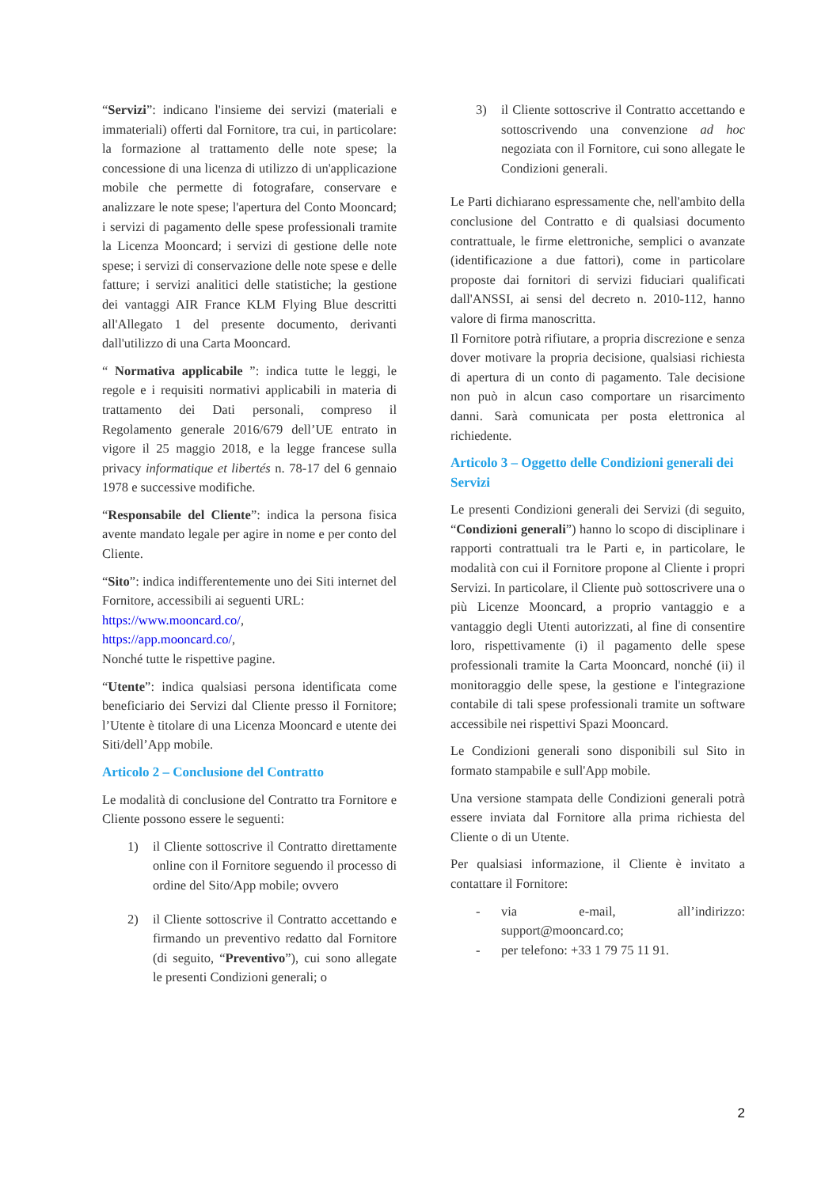“Servizi”: indicano l'insieme dei servizi (materiali e immateriali) offerti dal Fornitore, tra cui, in particolare: la formazione al trattamento delle note spese; la concessione di una licenza di utilizzo di un'applicazione mobile che permette di fotografare, conservare e analizzare le note spese; l'apertura del Conto Mooncard; i servizi di pagamento delle spese professionali tramite la Licenza Mooncard; i servizi di gestione delle note spese; i servizi di conservazione delle note spese e delle fatture; i servizi analitici delle statistiche; la gestione dei vantaggi AIR France KLM Flying Blue descritti all'Allegato 1 del presente documento, derivanti dall'utilizzo di una Carta Mooncard.
“ Normativa applicabile ”: indica tutte le leggi, le regole e i requisiti normativi applicabili in materia di trattamento dei Dati personali, compreso il Regolamento generale 2016/679 dell’UE entrato in vigore il 25 maggio 2018, e la legge francese sulla privacy informatique et libertés n. 78-17 del 6 gennaio 1978 e successive modifiche.
“Responsabile del Cliente”: indica la persona fisica avente mandato legale per agire in nome e per conto del Cliente.
“Sito”: indica indifferentemente uno dei Siti internet del Fornitore, accessibili ai seguenti URL:
https://www.mooncard.co/,
https://app.mooncard.co/,
Nonché tutte le rispettive pagine.
“Utente”: indica qualsiasi persona identificata come beneficiario dei Servizi dal Cliente presso il Fornitore; l’Utente è titolare di una Licenza Mooncard e utente dei Siti/dell’App mobile.
Articolo 2 – Conclusione del Contratto
Le modalità di conclusione del Contratto tra Fornitore e Cliente possono essere le seguenti:
1) il Cliente sottoscrive il Contratto direttamente online con il Fornitore seguendo il processo di ordine del Sito/App mobile; ovvero
2) il Cliente sottoscrive il Contratto accettando e firmando un preventivo redatto dal Fornitore (di seguito, “Preventivo”), cui sono allegate le presenti Condizioni generali; o
3) il Cliente sottoscrive il Contratto accettando e sottoscrivendo una convenzione ad hoc negoziata con il Fornitore, cui sono allegate le Condizioni generali.
Le Parti dichiarano espressamente che, nell'ambito della conclusione del Contratto e di qualsiasi documento contrattuale, le firme elettroniche, semplici o avanzate (identificazione a due fattori), come in particolare proposte dai fornitori di servizi fiduciari qualificati dall'ANSSI, ai sensi del decreto n. 2010-112, hanno valore di firma manoscritta.
Il Fornitore potrà rifiutare, a propria discrezione e senza dover motivare la propria decisione, qualsiasi richiesta di apertura di un conto di pagamento. Tale decisione non può in alcun caso comportare un risarcimento danni. Sarà comunicata per posta elettronica al richiedente.
Articolo 3 – Oggetto delle Condizioni generali dei Servizi
Le presenti Condizioni generali dei Servizi (di seguito, “Condizioni generali”) hanno lo scopo di disciplinare i rapporti contrattuali tra le Parti e, in particolare, le modalità con cui il Fornitore propone al Cliente i propri Servizi. In particolare, il Cliente può sottoscrivere una o più Licenze Mooncard, a proprio vantaggio e a vantaggio degli Utenti autorizzati, al fine di consentire loro, rispettivamente (i) il pagamento delle spese professionali tramite la Carta Mooncard, nonché (ii) il monitoraggio delle spese, la gestione e l'integrazione contabile di tali spese professionali tramite un software accessibile nei rispettivi Spazi Mooncard.
Le Condizioni generali sono disponibili sul Sito in formato stampabile e sull'App mobile.
Una versione stampata delle Condizioni generali potrà essere inviata dal Fornitore alla prima richiesta del Cliente o di un Utente.
Per qualsiasi informazione, il Cliente è invitato a contattare il Fornitore:
- via e-mail, all’indirizzo: support@mooncard.co;
- per telefono: +33 1 79 75 11 91.
2